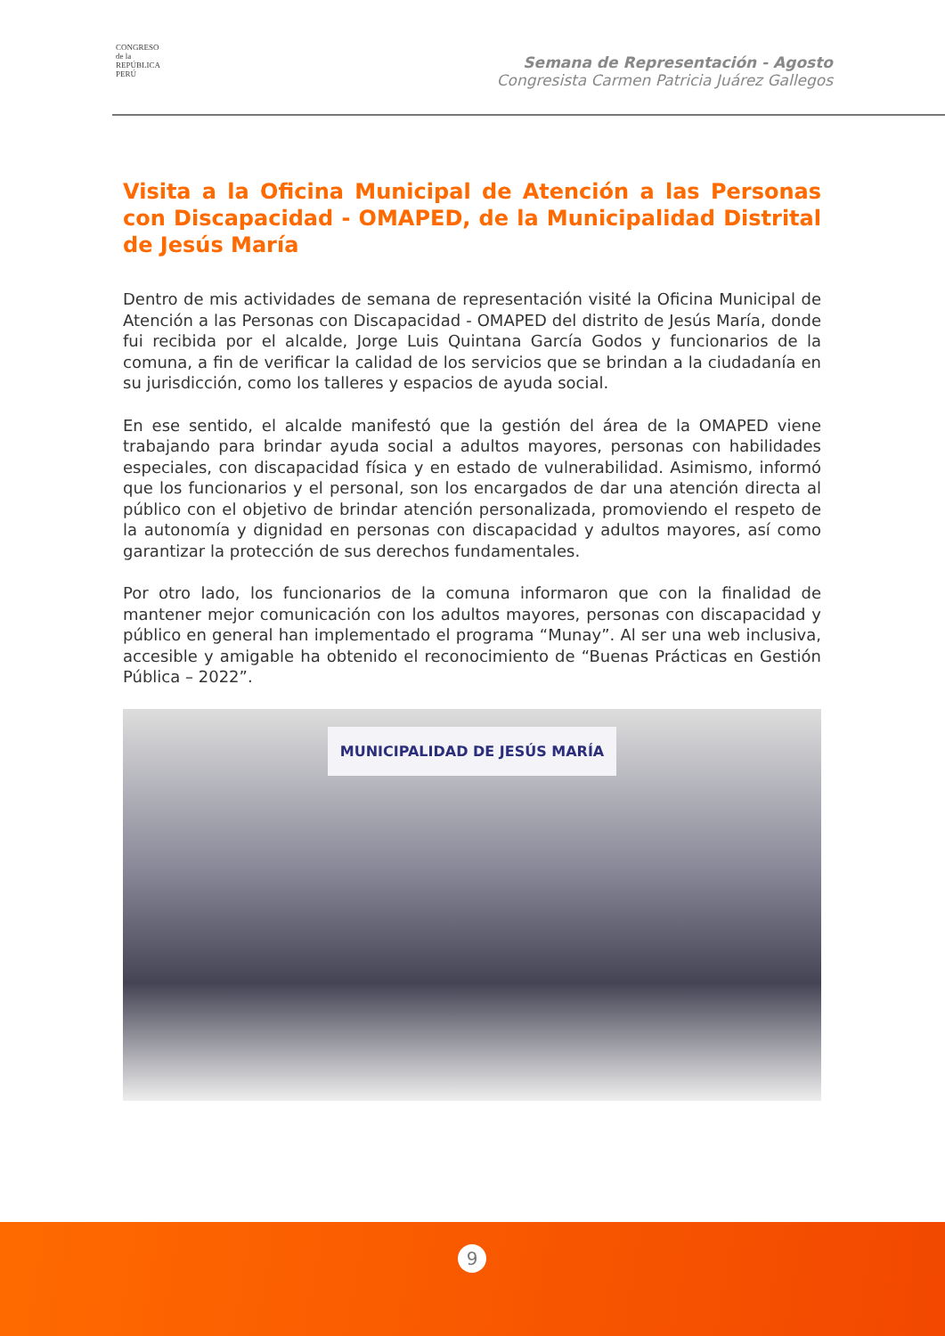CONGRESO
de la
REPÚBLICA
PERÚ
Semana de Representación - Agosto
Congresista Carmen Patricia Juárez Gallegos
Visita a la Oficina Municipal de Atención a las Personas con Discapacidad - OMAPED, de la Municipalidad Distrital de Jesús María
Dentro de mis actividades de semana de representación visité la Oficina Municipal de Atención a las Personas con Discapacidad - OMAPED del distrito de Jesús María, donde fui recibida por el alcalde, Jorge Luis Quintana García Godos y funcionarios de la comuna, a fin de verificar la calidad de los servicios que se brindan a la ciudadanía en su jurisdicción, como los talleres y espacios de ayuda social.
En ese sentido, el alcalde manifestó que la gestión del área de la OMAPED viene trabajando para brindar ayuda social a adultos mayores, personas con habilidades especiales, con discapacidad física y en estado de vulnerabilidad. Asimismo, informó que los funcionarios y el personal, son los encargados de dar una atención directa al público con el objetivo de brindar atención personalizada, promoviendo el respeto de la autonomía y dignidad en personas con discapacidad y adultos mayores, así como garantizar la protección de sus derechos fundamentales.
Por otro lado, los funcionarios de la comuna informaron que con la finalidad de mantener mejor comunicación con los adultos mayores, personas con discapacidad y público en general han implementado el programa “Munay”. Al ser una web inclusiva, accesible y amigable ha obtenido el reconocimiento de “Buenas Prácticas en Gestión Pública – 2022”.
MUNICIPALIDAD DE JESÚS MARÍA
9